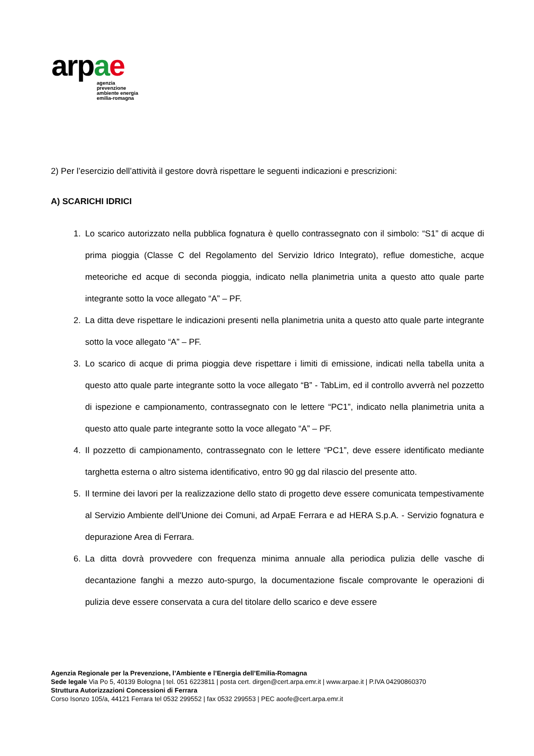arpae
agenzia
prevenzione
ambiente energia
emilia-romagna
2) Per l’esercizio dell’attività il gestore dovrà rispettare le seguenti indicazioni e prescrizioni:
A) SCARICHI IDRICI
1. Lo scarico autorizzato nella pubblica fognatura è quello contrassegnato con il simbolo: “S1” di acque di prima pioggia (Classe C del Regolamento del Servizio Idrico Integrato), reflue domestiche, acque meteoriche ed acque di seconda pioggia, indicato nella planimetria unita a questo atto quale parte integrante sotto la voce allegato “A” – PF.
2. La ditta deve rispettare le indicazioni presenti nella planimetria unita a questo atto quale parte integrante sotto la voce allegato “A” – PF.
3. Lo scarico di acque di prima pioggia deve rispettare i limiti di emissione, indicati nella tabella unita a questo atto quale parte integrante sotto la voce allegato “B” - TabLim, ed il controllo avverrà nel pozzetto di ispezione e campionamento, contrassegnato con le lettere “PC1”, indicato nella planimetria unita a questo atto quale parte integrante sotto la voce allegato “A” – PF.
4. Il pozzetto di campionamento, contrassegnato con le lettere “PC1”, deve essere identificato mediante targhetta esterna o altro sistema identificativo, entro 90 gg dal rilascio del presente atto.
5. Il termine dei lavori per la realizzazione dello stato di progetto deve essere comunicata tempestivamente al Servizio Ambiente dell'Unione dei Comuni, ad ArpaE Ferrara e ad HERA S.p.A. - Servizio fognatura e depurazione Area di Ferrara.
6. La ditta dovrà provvedere con frequenza minima annuale alla periodica pulizia delle vasche di decantazione fanghi a mezzo auto-spurgo, la documentazione fiscale comprovante le operazioni di pulizia deve essere conservata a cura del titolare dello scarico e deve essere
Agenzia Regionale per la Prevenzione, l’Ambiente e l’Energia dell’Emilia-Romagna
Sede legale Via Po 5, 40139 Bologna | tel. 051 6223811 | posta cert. dirgen@cert.arpa.emr.it | www.arpae.it | P.IVA 04290860370
Struttura Autorizzazioni Concessioni di Ferrara
Corso Isonzo 105/a, 44121 Ferrara tel 0532 299552 | fax 0532 299553 | PEC aoofe@cert.arpa.emr.it